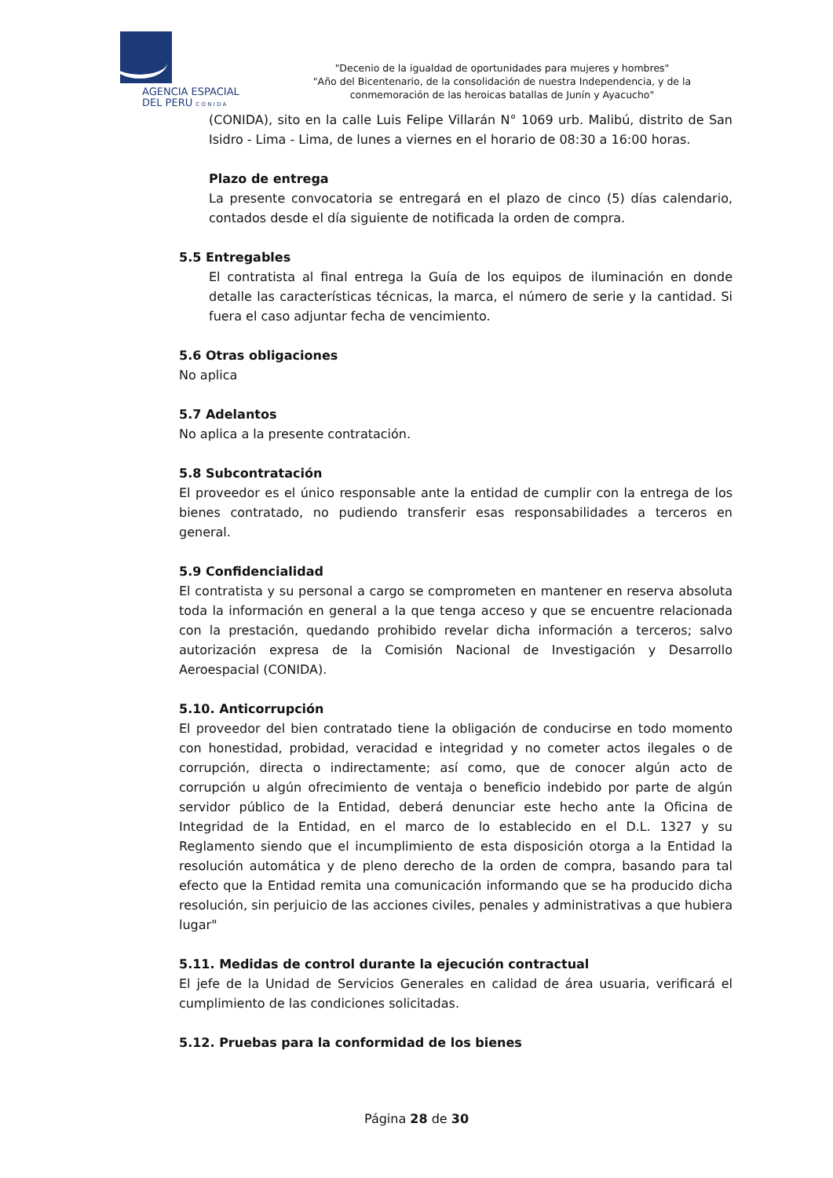AGENCIA ESPACIAL
DEL PERU C O N I D A
"Decenio de la igualdad de oportunidades para mujeres y hombres"
"Año del Bicentenario, de la consolidación de nuestra Independencia, y de la
conmemoración de las heroicas batallas de Junín y Ayacucho"
(CONIDA), sito en la calle Luis Felipe Villarán N° 1069 urb. Malibú, distrito de San Isidro - Lima - Lima, de lunes a viernes en el horario de 08:30 a 16:00 horas.
Plazo de entrega
La presente convocatoria se entregará en el plazo de cinco (5) días calendario, contados desde el día siguiente de notificada la orden de compra.
5.5 Entregables
El contratista al final entrega la Guía de los equipos de iluminación en donde detalle las características técnicas, la marca, el número de serie y la cantidad. Si fuera el caso adjuntar fecha de vencimiento.
5.6 Otras obligaciones
No aplica
5.7 Adelantos
No aplica a la presente contratación.
5.8 Subcontratación
El proveedor es el único responsable ante la entidad de cumplir con la entrega de los bienes contratado, no pudiendo transferir esas responsabilidades a terceros en general.
5.9 Confidencialidad
El contratista y su personal a cargo se comprometen en mantener en reserva absoluta toda la información en general a la que tenga acceso y que se encuentre relacionada con la prestación, quedando prohibido revelar dicha información a terceros; salvo autorización expresa de la Comisión Nacional de Investigación y Desarrollo Aeroespacial (CONIDA).
5.10. Anticorrupción
El proveedor del bien contratado tiene la obligación de conducirse en todo momento con honestidad, probidad, veracidad e integridad y no cometer actos ilegales o de corrupción, directa o indirectamente; así como, que de conocer algún acto de corrupción u algún ofrecimiento de ventaja o beneficio indebido por parte de algún servidor público de la Entidad, deberá denunciar este hecho ante la Oficina de Integridad de la Entidad, en el marco de lo establecido en el D.L. 1327 y su Reglamento siendo que el incumplimiento de esta disposición otorga a la Entidad la resolución automática y de pleno derecho de la orden de compra, basando para tal efecto que la Entidad remita una comunicación informando que se ha producido dicha resolución, sin perjuicio de las acciones civiles, penales y administrativas a que hubiera lugar"
5.11. Medidas de control durante la ejecución contractual
El jefe de la Unidad de Servicios Generales en calidad de área usuaria, verificará el cumplimiento de las condiciones solicitadas.
5.12. Pruebas para la conformidad de los bienes
Página 28 de 30